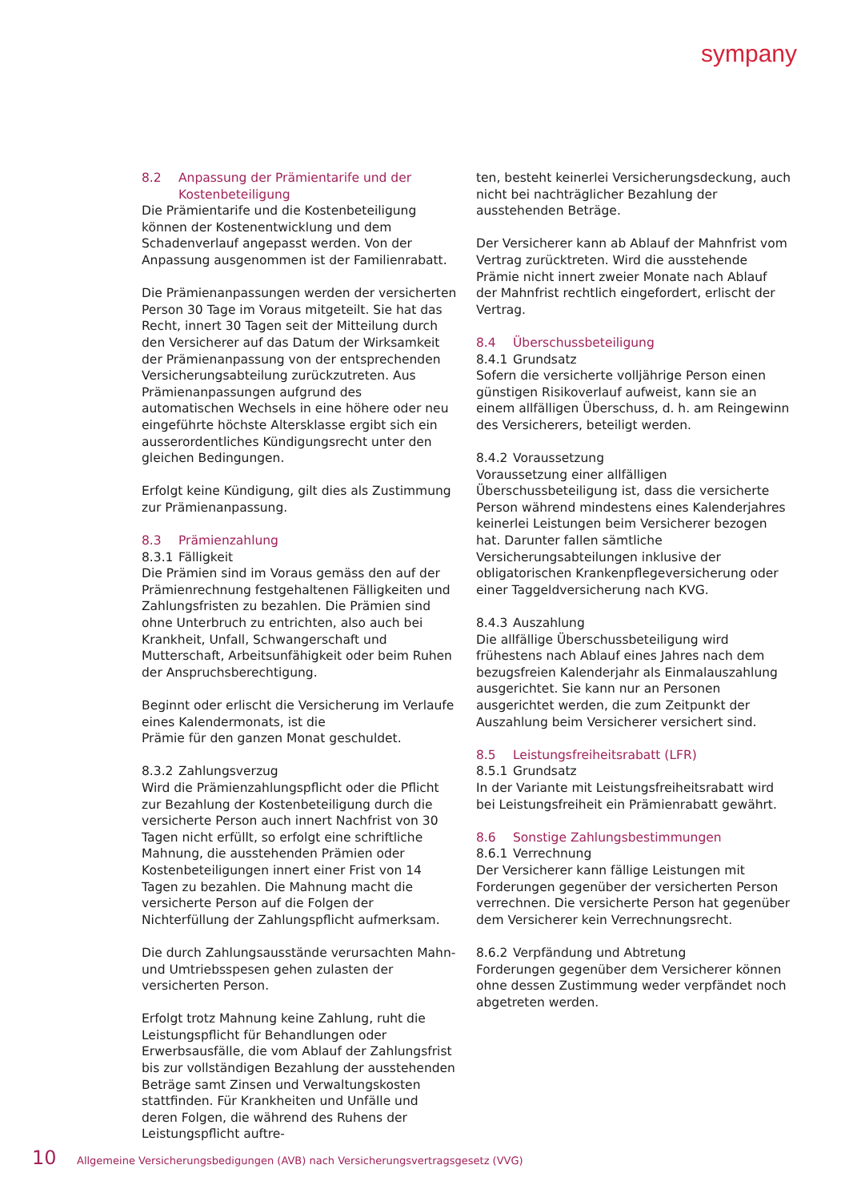sympany
8.2 Anpassung der Prämientarife und der Kostenbeteiligung
Die Prämientarife und die Kostenbeteiligung können der Kostenentwicklung und dem Schadenverlauf angepasst werden. Von der Anpassung ausgenommen ist der Familienrabatt.
Die Prämienanpassungen werden der versicherten Person 30 Tage im Voraus mitgeteilt. Sie hat das Recht, innert 30 Tagen seit der Mitteilung durch den Versicherer auf das Datum der Wirksamkeit der Prämienanpassung von der entsprechenden Versicherungsabteilung zurückzutreten. Aus Prämienanpassungen aufgrund des automatischen Wechsels in eine höhere oder neu eingeführte höchste Altersklasse ergibt sich ein ausserordentliches Kündigungsrecht unter den gleichen Bedingungen.
Erfolgt keine Kündigung, gilt dies als Zustimmung zur Prämienanpassung.
8.3 Prämienzahlung
8.3.1 Fälligkeit
Die Prämien sind im Voraus gemäss den auf der Prämienrechnung festgehaltenen Fälligkeiten und Zahlungsfristen zu bezahlen. Die Prämien sind ohne Unterbruch zu entrichten, also auch bei Krankheit, Unfall, Schwangerschaft und Mutterschaft, Arbeitsunfähigkeit oder beim Ruhen der Anspruchsberechtigung.
Beginnt oder erlischt die Versicherung im Verlaufe eines Kalendermonats, ist die
Prämie für den ganzen Monat geschuldet.
8.3.2 Zahlungsverzug
Wird die Prämienzahlungspflicht oder die Pflicht zur Bezahlung der Kostenbeteiligung durch die versicherte Person auch innert Nachfrist von 30 Tagen nicht erfüllt, so erfolgt eine schriftliche Mahnung, die ausstehenden Prämien oder Kostenbeteiligungen innert einer Frist von 14 Tagen zu bezahlen. Die Mahnung macht die versicherte Person auf die Folgen der Nichterfüllung der Zahlungspflicht aufmerksam.
Die durch Zahlungsausstände verursachten Mahn- und Umtriebsspesen gehen zulasten der versicherten Person.
Erfolgt trotz Mahnung keine Zahlung, ruht die Leistungspflicht für Behandlungen oder Erwerbsausfälle, die vom Ablauf der Zahlungsfrist bis zur vollständigen Bezahlung der ausstehenden Beträge samt Zinsen und Verwaltungskosten stattfinden. Für Krankheiten und Unfälle und deren Folgen, die während des Ruhens der Leistungspflicht auftre-
ten, besteht keinerlei Versicherungsdeckung, auch nicht bei nachträglicher Bezahlung der ausstehenden Beträge.
Der Versicherer kann ab Ablauf der Mahnfrist vom Vertrag zurücktreten. Wird die ausstehende Prämie nicht innert zweier Monate nach Ablauf der Mahnfrist rechtlich eingefordert, erlischt der Vertrag.
8.4 Überschussbeteiligung
8.4.1 Grundsatz
Sofern die versicherte volljährige Person einen günstigen Risikoverlauf aufweist, kann sie an einem allfälligen Überschuss, d. h. am Reingewinn des Versicherers, beteiligt werden.
8.4.2 Voraussetzung
Voraussetzung einer allfälligen Überschussbeteiligung ist, dass die versicherte Person während mindestens eines Kalenderjahres keinerlei Leistungen beim Versicherer bezogen hat. Darunter fallen sämtliche Versicherungsabteilungen inklusive der obligatorischen Krankenpflegeversicherung oder einer Taggeldversicherung nach KVG.
8.4.3 Auszahlung
Die allfällige Überschussbeteiligung wird frühestens nach Ablauf eines Jahres nach dem bezugsfreien Kalenderjahr als Einmalauszahlung ausgerichtet. Sie kann nur an Personen ausgerichtet werden, die zum Zeitpunkt der Auszahlung beim Versicherer versichert sind.
8.5 Leistungsfreiheitsrabatt (LFR)
8.5.1 Grundsatz
In der Variante mit Leistungsfreiheitsrabatt wird bei Leistungsfreiheit ein Prämienrabatt gewährt.
8.6 Sonstige Zahlungsbestimmungen
8.6.1 Verrechnung
Der Versicherer kann fällige Leistungen mit Forderungen gegenüber der versicherten Person verrechnen. Die versicherte Person hat gegenüber dem Versicherer kein Verrechnungsrecht.
8.6.2 Verpfändung und Abtretung
Forderungen gegenüber dem Versicherer können ohne dessen Zustimmung weder verpfändet noch abgetreten werden.
10 Allgemeine Versicherungsbedigungen (AVB) nach Versicherungsvertragsgesetz (VVG)